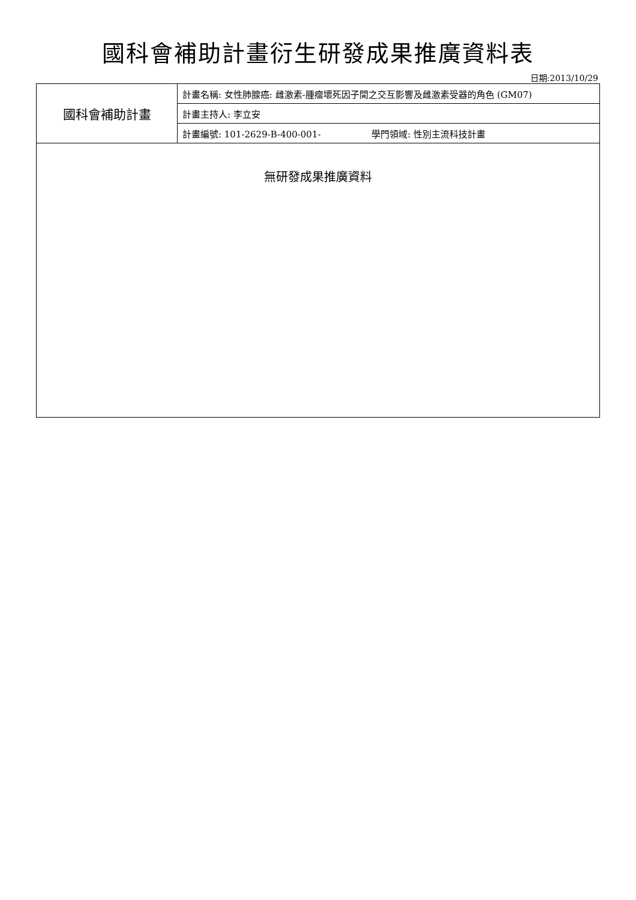國科會補助計畫衍生研發成果推廣資料表
日期:2013/10/29
| 國科會補助計畫 | 計畫名稱: 女性肺腺癌: 雌激素-腫瘤壞死因子間之交互影響及雌激素受器的角色 (GM07) |
| | 計畫主持人: 李立安 |
| | 計畫編號: 101-2629-B-400-001- 學門領域: 性別主流科技計畫 |
| 無研發成果推廣資料 | |